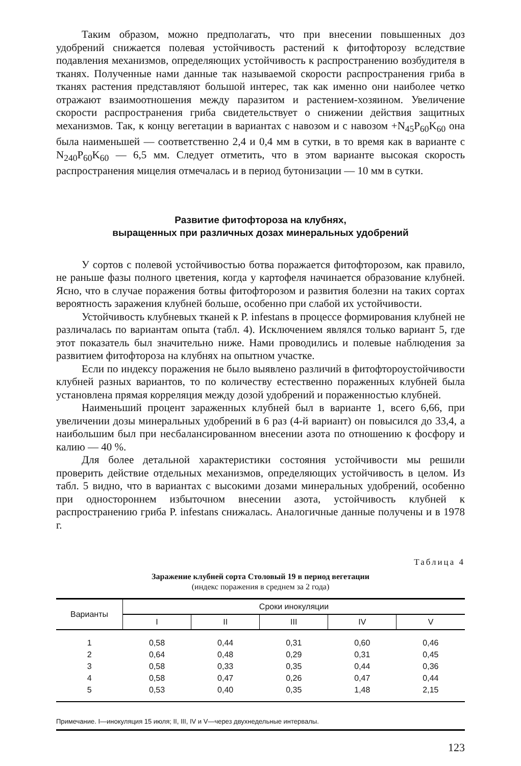Таким образом, можно предполагать, что при внесении повышенных доз удобрений снижается полевая устойчивость растений к фитофторозу вследствие подавления механизмов, определяющих устойчивость к распространению возбудителя в тканях. Полученные нами данные так называемой скорости распространения гриба в тканях растения представляют большой интерес, так как именно они наиболее четко отражают взаимоотношения между паразитом и растением-хозяином. Увеличение скорости распространения гриба свидетельствует о снижении действия защитных механизмов. Так, к концу вегетации в вариантах с навозом и с навозом +N<sub>45</sub>P<sub>60</sub>K<sub>60</sub> она была наименьшей — соответственно 2,4 и 0,4 мм в сутки, в то время как в варианте с N<sub>240</sub>P<sub>60</sub>K<sub>60</sub> — 6,5 мм. Следует отметить, что в этом варианте высокая скорость распространения мицелия отмечалась и в период бутонизации — 10 мм в сутки.
Развитие фитофтороза на клубнях,
выращенных при различных дозах минеральных удобрений
У сортов с полевой устойчивостью ботва поражается фитофторозом, как правило, не раньше фазы полного цветения, когда у картофеля начинается образование клубней. Ясно, что в случае поражения ботвы фитофторозом и развития болезни на таких сортах вероятность заражения клубней больше, особенно при слабой их устойчивости.
Устойчивость клубневых тканей к P. infestans в процессе формирования клубней не различалась по вариантам опыта (табл. 4). Исключением являлся только вариант 5, где этот показатель был значительно ниже. Нами проводились и полевые наблюдения за развитием фитофтороза на клубнях на опытном участке.
Если по индексу поражения не было выявлено различий в фитофтороустойчивости клубней разных вариантов, то по количеству естественно пораженных клубней была установлена прямая корреляция между дозой удобрений и пораженностью клубней.
Наименьший процент зараженных клубней был в варианте 1, всего 6,66, при увеличении дозы минеральных удобрений в 6 раз (4-й вариант) он повысился до 33,4, а наибольшим был при несбалансированном внесении азота по отношению к фосфору и калию — 40 %.
Для более детальной характеристики состояния устойчивости мы решили проверить действие отдельных механизмов, определяющих устойчивость в целом. Из табл. 5 видно, что в вариантах с высокими дозами минеральных удобрений, особенно при одностороннем избыточном внесении азота, устойчивость клубней к распространению гриба P. infestans снижалась. Аналогичные данные получены и в 1978 г.
Таблица 4
Заражение клубней сорта Столовый 19 в период вегетации
(индекс поражения в среднем за 2 года)
| Варианты | Сроки инокуляции | | | | |
| --- | --- | --- | --- | --- | --- |
| | I | II | III | IV | V |
| 1 | 0,58 | 0,44 | 0,31 | 0,60 | 0,46 |
| 2 | 0,64 | 0,48 | 0,29 | 0,31 | 0,45 |
| 3 | 0,58 | 0,33 | 0,35 | 0,44 | 0,36 |
| 4 | 0,58 | 0,47 | 0,26 | 0,47 | 0,44 |
| 5 | 0,53 | 0,40 | 0,35 | 1,48 | 2,15 |
Примечание. I—инокуляция 15 июля; II, III, IV и V—через двухнедельные интервалы.
123